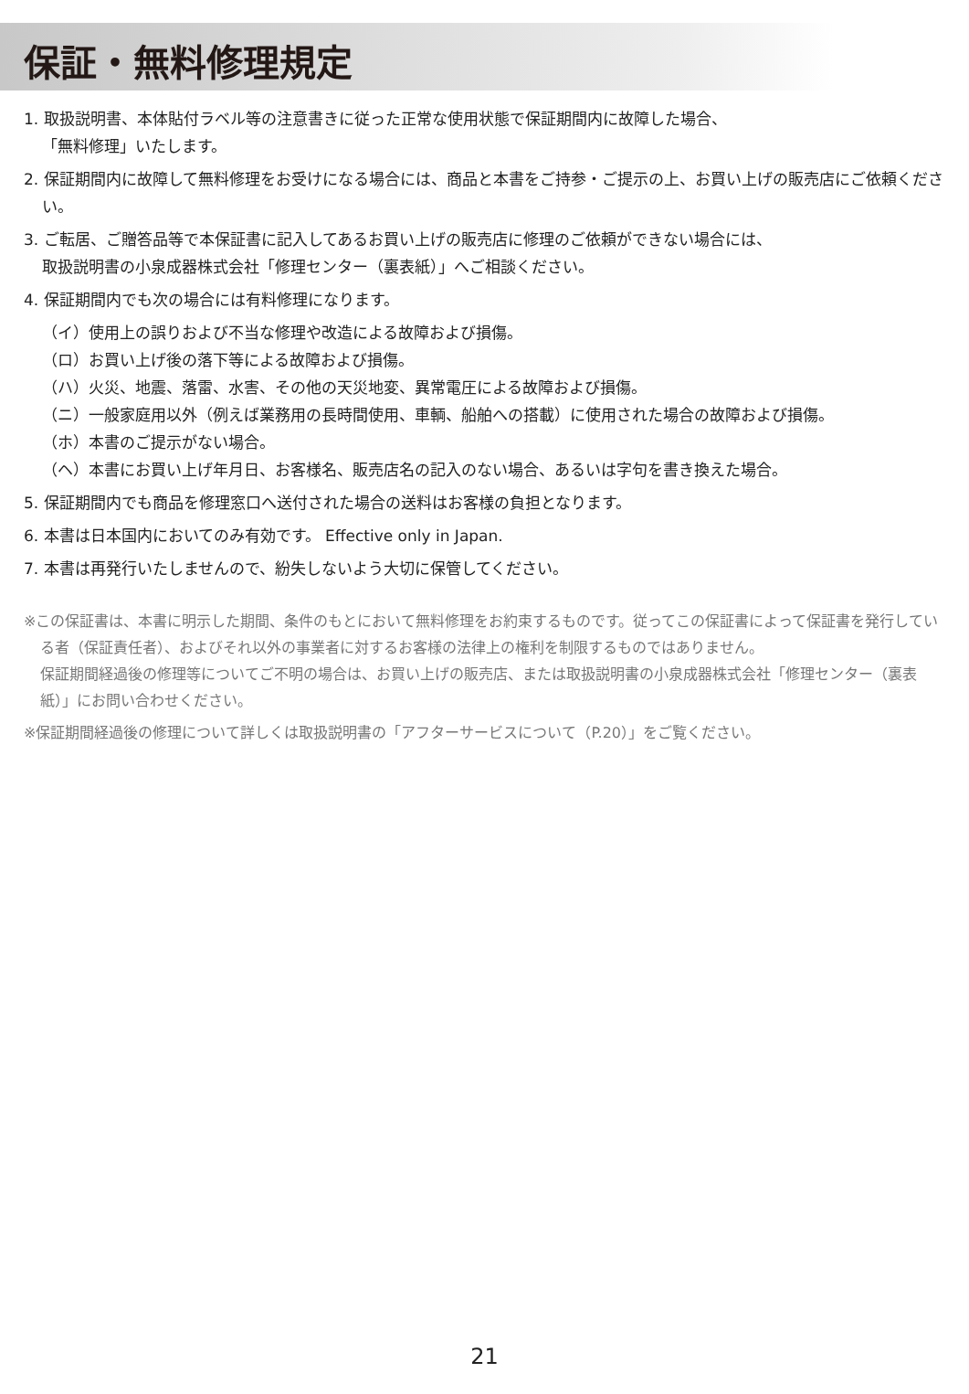保証・無料修理規定
1. 取扱説明書、本体貼付ラベル等の注意書きに従った正常な使用状態で保証期間内に故障した場合、
「無料修理」いたします。
2. 保証期間内に故障して無料修理をお受けになる場合には、商品と本書をご持参・ご提示の上、お買い上げの販売店にご依頼ください。
3. ご転居、ご贈答品等で本保証書に記入してあるお買い上げの販売店に修理のご依頼ができない場合には、
取扱説明書の小泉成器株式会社「修理センター（裏表紙）」へご相談ください。
4. 保証期間内でも次の場合には有料修理になります。
（イ）使用上の誤りおよび不当な修理や改造による故障および損傷。
（ロ）お買い上げ後の落下等による故障および損傷。
（ハ）火災、地震、落雷、水害、その他の天災地変、異常電圧による故障および損傷。
（ニ）一般家庭用以外（例えば業務用の長時間使用、車輌、船舶への搭載）に使用された場合の故障および損傷。
（ホ）本書のご提示がない場合。
（ヘ）本書にお買い上げ年月日、お客様名、販売店名の記入のない場合、あるいは字句を書き換えた場合。
5. 保証期間内でも商品を修理窓口へ送付された場合の送料はお客様の負担となります。
6. 本書は日本国内においてのみ有効です。 Effective only in Japan.
7. 本書は再発行いたしませんので、紛失しないよう大切に保管してください。
※この保証書は、本書に明示した期間、条件のもとにおいて無料修理をお約束するものです。従ってこの保証書によって保証書を発行している者（保証責任者）、およびそれ以外の事業者に対するお客様の法律上の権利を制限するものではありません。
保証期間経過後の修理等についてご不明の場合は、お買い上げの販売店、または取扱説明書の小泉成器株式会社「修理センター（裏表紙）」にお問い合わせください。
※保証期間経過後の修理について詳しくは取扱説明書の「アフターサービスについて（P.20）」をご覧ください。
21